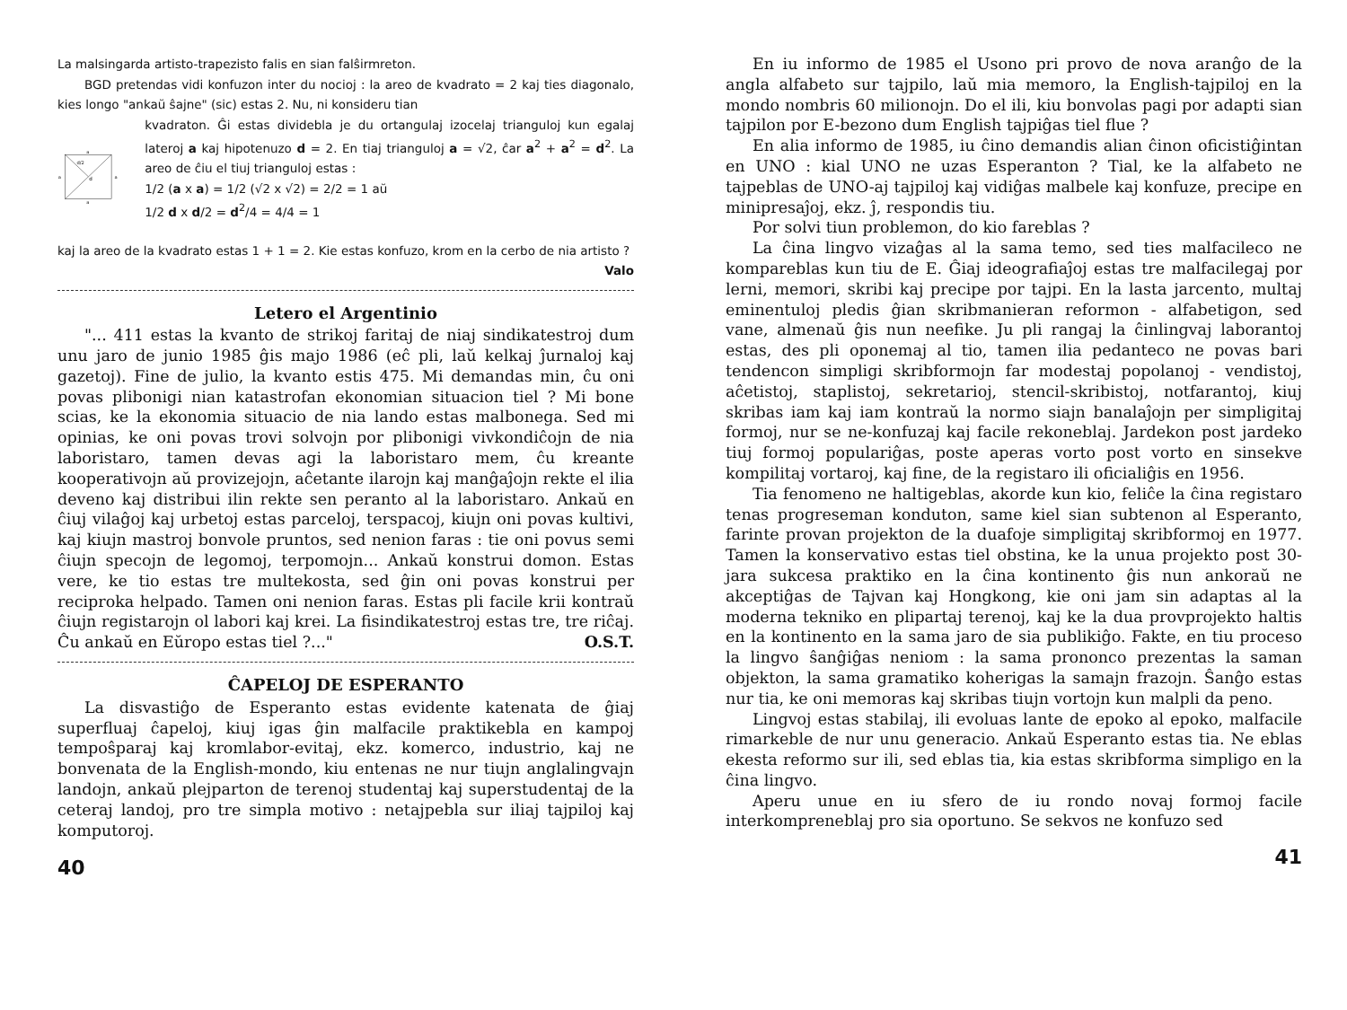La malsingarda artisto-trapezisto falis en sian falŝirmreton.
BGD pretendas vidi konfuzon inter du nocioj : la areo de kvadrato = 2 kaj ties diagonalo, kies longo "ankaŭ ŝajne" (sic) estas 2. Nu, ni konsideru tian
a
a
a
a
d/2
d
kvadraton. Ĝi estas dividebla je du ortangulaj izocelaj trianguloj kun egalaj lateroj a kaj hipotenuzo d = 2. En tiaj trianguloj a = √2, ĉar a<sup>2</sup> + a<sup>2</sup> = d<sup>2</sup>. La areo de ĉiu el tiuj trianguloj estas :
1/2 (a x a) = 1/2 (√2 x √2) = 2/2 = 1 aŭ
1/2 d x d/2 = d<sup>2</sup>/4 = 4/4 = 1
kaj la areo de la kvadrato estas 1 + 1 = 2. Kie estas konfuzo, krom en la cerbo de nia artisto ?
Valo
Letero el Argentinio
"... 411 estas la kvanto de strikoj faritaj de niaj sindikatestroj dum unu jaro de junio 1985 ĝis majo 1986 (eĉ pli, laŭ kelkaj ĵurnaloj kaj gazetoj). Fine de julio, la kvanto estis 475. Mi demandas min, ĉu oni povas plibonigi nian katastrofan ekonomian situacion tiel ? Mi bone scias, ke la ekonomia situacio de nia lando estas malbonega. Sed mi opinias, ke oni povas trovi solvojn por plibonigi vivkondiĉojn de nia laboristaro, tamen devas agi la laboristaro mem, ĉu kreante kooperativojn aŭ provizejojn, aĉetante ilarojn kaj manĝaĵojn rekte el ilia deveno kaj distribui ilin rekte sen peranto al la laboristaro. Ankaŭ en ĉiuj vilaĝoj kaj urbetoj estas parceloj, terspacoj, kiujn oni povas kultivi, kaj kiujn mastroj bonvole pruntos, sed nenion faras : tie oni povus semi ĉiujn specojn de legomoj, terpomojn... Ankaŭ konstrui domon. Estas vere, ke tio estas tre multekosta, sed ĝin oni povas konstrui per reciproka helpado. Tamen oni nenion faras. Estas pli facile krii kontraŭ ĉiujn registarojn ol labori kaj krei. La fisindikatestroj estas tre, tre riĉaj. Ĉu ankaŭ en Eŭropo estas tiel ?..." O.S.T.
ĈAPELOJ DE ESPERANTO
La disvastiĝo de Esperanto estas evidente katenata de ĝiaj superfluaj ĉapeloj, kiuj igas ĝin malfacile praktikebla en kampoj tempoŝparaj kaj kromlabor-evitaj, ekz. komerco, industrio, kaj ne bonvenata de la English-mondo, kiu entenas ne nur tiujn anglalingvajn landojn, ankaŭ plejparton de terenoj studentaj kaj superstudentaj de la ceteraj landoj, pro tre simpla motivo : netajpebla sur iliaj tajpiloj kaj komputoroj.
40
En iu informo de 1985 el Usono pri provo de nova aranĝo de la angla alfabeto sur tajpilo, laŭ mia memoro, la English-tajpiloj en la mondo nombris 60 milionojn. Do el ili, kiu bonvolas pagi por adapti sian tajpilon por E-bezono dum English tajpiĝas tiel flue ?
En alia informo de 1985, iu ĉino demandis alian ĉinon oficistiĝintan en UNO : kial UNO ne uzas Esperanton ? Tial, ke la alfabeto ne tajpeblas de UNO-aj tajpiloj kaj vidiĝas malbele kaj konfuze, precipe en minipresaĵoj, ekz. ĵ, respondis tiu.
Por solvi tiun problemon, do kio fareblas ?
La ĉina lingvo vizaĝas al la sama temo, sed ties malfacileco ne kompareblas kun tiu de E. Ĝiaj ideografiaĵoj estas tre malfacilegaj por lerni, memori, skribi kaj precipe por tajpi. En la lasta jarcento, multaj eminentuloj pledis ĝian skribmanieran reformon - alfabetigon, sed vane, almenaŭ ĝis nun neefike. Ju pli rangaj la ĉinlingvaj laborantoj estas, des pli oponemaj al tio, tamen ilia pedanteco ne povas bari tendencon simpligi skribformojn far modestaj popolanoj - vendistoj, aĉetistoj, staplistoj, sekretarioj, stencil-skribistoj, notfarantoj, kiuj skribas iam kaj iam kontraŭ la normo siajn banalaĵojn per simpligitaj formoj, nur se ne-konfuzaj kaj facile rekoneblaj. Jardekon post jardeko tiuj formoj populariĝas, poste aperas vorto post vorto en sinsekve kompilitaj vortaroj, kaj fine, de la registaro ili oficialiĝis en 1956.
Tia fenomeno ne haltigeblas, akorde kun kio, feliĉe la ĉina registaro tenas progreseman konduton, same kiel sian subtenon al Esperanto, farinte provan projekton de la duafoje simpligitaj skribformoj en 1977. Tamen la konservativo estas tiel obstina, ke la unua projekto post 30-jara sukcesa praktiko en la ĉina kontinento ĝis nun ankoraŭ ne akceptiĝas de Tajvan kaj Hongkong, kie oni jam sin adaptas al la moderna tekniko en plipartaj terenoj, kaj ke la dua provprojekto haltis en la kontinento en la sama jaro de sia publikiĝo. Fakte, en tiu proceso la lingvo ŝanĝiĝas neniom : la sama prononco prezentas la saman objekton, la sama gramatiko koherigas la samajn frazojn. Ŝanĝo estas nur tia, ke oni memoras kaj skribas tiujn vortojn kun malpli da peno.
Lingvoj estas stabilaj, ili evoluas lante de epoko al epoko, malfacile rimarkeble de nur unu generacio. Ankaŭ Esperanto estas tia. Ne eblas ekesta reformo sur ili, sed eblas tia, kia estas skribforma simpligo en la ĉina lingvo.
Aperu unue en iu sfero de iu rondo novaj formoj facile interkompreneblaj pro sia oportuno. Se sekvos ne konfuzo sed
41